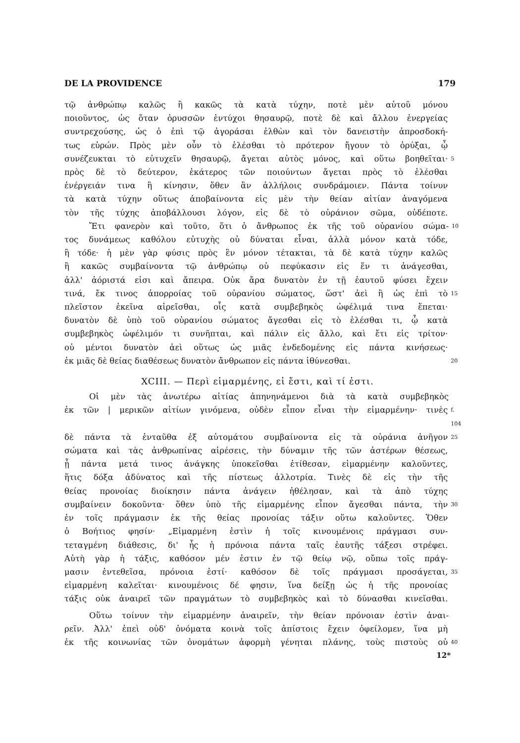DE LA PROVIDENCE 179
τῷ ἀνθρώπῳ καλῶς ἢ κακῶς τὰ κατὰ τύχην, ποτὲ μὲν αὐτοῦ μόνου
ποιοῦντος, ὡς ὅταν ὀρυσσῶν ἐντύχοι θησαυρῷ, ποτὲ δὲ καὶ ἄλλου ἐνεργείας
συντρεχούσης, ὡς ὁ ἐπὶ τῷ ἀγοράσαι ἐλθὼν καὶ τὸν δανειστὴν ἀπροσδοκή-
τως εὑρών. Πρὸς μὲν οὖν τὸ ἑλέσθαι τὸ πρότερον ἤγουν τὸ ὀρύξαι, ᾧ
συνέζευκται τὸ εὐτυχεῖν θησαυρῷ, ἄγεται αὐτὸς μόνος, καὶ οὕτω βοηθεῖται· 5
πρὸς δὲ τὸ δεύτερον, ἑκάτερος τῶν ποιούντων ἄγεται πρὸς τὸ ἑλέσθαι
ἐνέργειάν τινα ἢ κίνησιν, ὅθεν ἂν ἀλλήλοις συνδράμοιεν. Πάντα τοίνυν
τὰ κατὰ τύχην οὕτως ἀποβαίνοντα εἰς μὲν τὴν θείαν αἰτίαν ἀναγόμενα
τὸν τῆς τύχης ἀποβάλλουσι λόγον, εἰς δὲ τὸ οὐράνιον σῶμα, οὐδέποτε.
Ἔτι φανερὸν καὶ τοῦτο, ὅτι ὁ ἄνθρωπος ἐκ τῆς τοῦ οὐρανίου σώμα- 10
τος δυνάμεως καθόλου εὐτυχὴς οὐ δύναται εἶναι, ἀλλὰ μόνον κατὰ τόδε,
ἢ τόδε· ἡ μὲν γὰρ φύσις πρὸς ἓν μόνον τέτακται, τὰ δὲ κατὰ τύχην καλῶς
ἢ κακῶς συμβαίνοντα τῷ ἀνθρώπῳ οὐ πεφύκασιν εἰς ἕν τι ἀνάγεσθαι,
ἀλλ' ἀόριστά εἰσι καὶ ἄπειρα. Οὐκ ἄρα δυνατὸν ἐν τῇ ἑαυτοῦ φύσει ἔχειν
τινά, ἔκ τινος ἀπορροίας τοῦ οὐρανίου σώματος, ὥστ' ἀεὶ ἢ ὡς ἐπὶ τὸ 15
πλεῖστον ἐκεῖνα αἱρεῖσθαι, οἷς κατὰ συμβεβηκὸς ὠφέλιμά τινα ἕπεται·
δυνατὸν δὲ ὑπὸ τοῦ οὐρανίου σώματος ἄγεσθαι εἰς τὸ ἑλέσθαι τι, ᾧ κατὰ
συμβεβηκὸς ὠφέλιμόν τι συνῆπται, καὶ πάλιν εἰς ἄλλο, καὶ ἔτι εἰς τρίτον·
οὐ μέντοι δυνατὸν ἀεὶ οὕτως ὡς μιᾶς ἐνδεδομένης εἰς πάντα κινήσεως·
ἐκ μιᾶς δὲ θείας διαθέσεως δυνατὸν ἄνθρωπον εἰς πάντα ἰθύνεσθαι. 20
XCIII. — Περὶ εἱμαρμένης, εἰ ἔστι, καὶ τί ἐστι.
Οἱ μὲν τὰς ἀνωτέρω αἰτίας ἀπηνηνάμενοι διὰ τὰ κατὰ συμβεβηκὸς
ἐκ τῶν | μερικῶν αἰτίων γινόμενα, οὐδὲν εἶπον εἶναι τὴν εἱμαρμένην· τινὲς f. 104
δὲ πάντα τὰ ἐνταῦθα ἐξ αὐτομάτου συμβαίνοντα εἰς τὰ οὐράνια ἀνῆγον 25
σώματα καὶ τὰς ἀνθρωπίνας αἱρέσεις, τὴν δύναμιν τῆς τῶν ἀστέρων θέσεως,
ᾗ πάντα μετά τινος ἀνάγκης ὑποκεῖσθαι ἐτίθεσαν, εἱμαρμένην καλοῦντες,
ἥτις δόξα ἀδύνατος καὶ τῆς πίστεως ἀλλοτρία. Τινὲς δὲ εἰς τὴν τῆς
θείας προνοίας διοίκησιν πάντα ἀνάγειν ἠθέλησαν, καὶ τὰ ἀπὸ τύχης
συμβαίνειν δοκοῦντα· ὅθεν ὑπὸ τῆς εἱμαρμένης εἶπον ἄγεσθαι πάντα, τὴν 30
ἐν τοῖς πράγμασιν ἐκ τῆς θείας προνοίας τάξιν οὕτω καλοῦντες. Ὅθεν
ὁ Βοήτιος φησίν· „Εἱμαρμένη ἐστὶν ἡ τοῖς κινουμένοις πράγμασι συν-
τεταγμένη διάθεσις, δι' ἧς ἡ πρόνοια πάντα ταῖς ἑαυτῆς τάξεσι στρέφει.
Αὐτὴ γὰρ ἡ τάξις, καθόσον μέν ἐστιν ἐν τῷ θείῳ νῷ, οὔπω τοῖς πράγ-
μασιν ἐντεθεῖσα, πρόνοια ἐστί· καθόσον δὲ τοῖς πράγμασι προσάγεται, 35
εἱμαρμένη καλεῖται· κινουμένοις δέ φησιν, ἵνα δείξῃ ὡς ἡ τῆς προνοίας
τάξις οὐκ ἀναιρεῖ τῶν πραγμάτων τὸ συμβεβηκὸς καὶ τὸ δύνασθαι κινεῖσθαι.
Οὕτω τοίνυν τὴν εἱμαρμένην ἀναιρεῖν, τὴν θείαν πρόνοιαν ἐστὶν ἀναι-
ρεῖν. Ἀλλ' ἐπεὶ οὐδ' ὀνόματα κοινὰ τοῖς ἀπίστοις ἔχειν ὀφείλομεν, ἵνα μὴ
ἐκ τῆς κοινωνίας τῶν ὀνομάτων ἀφορμὴ γένηται πλάνης, τοὺς πιστοὺς οὐ 40
12*